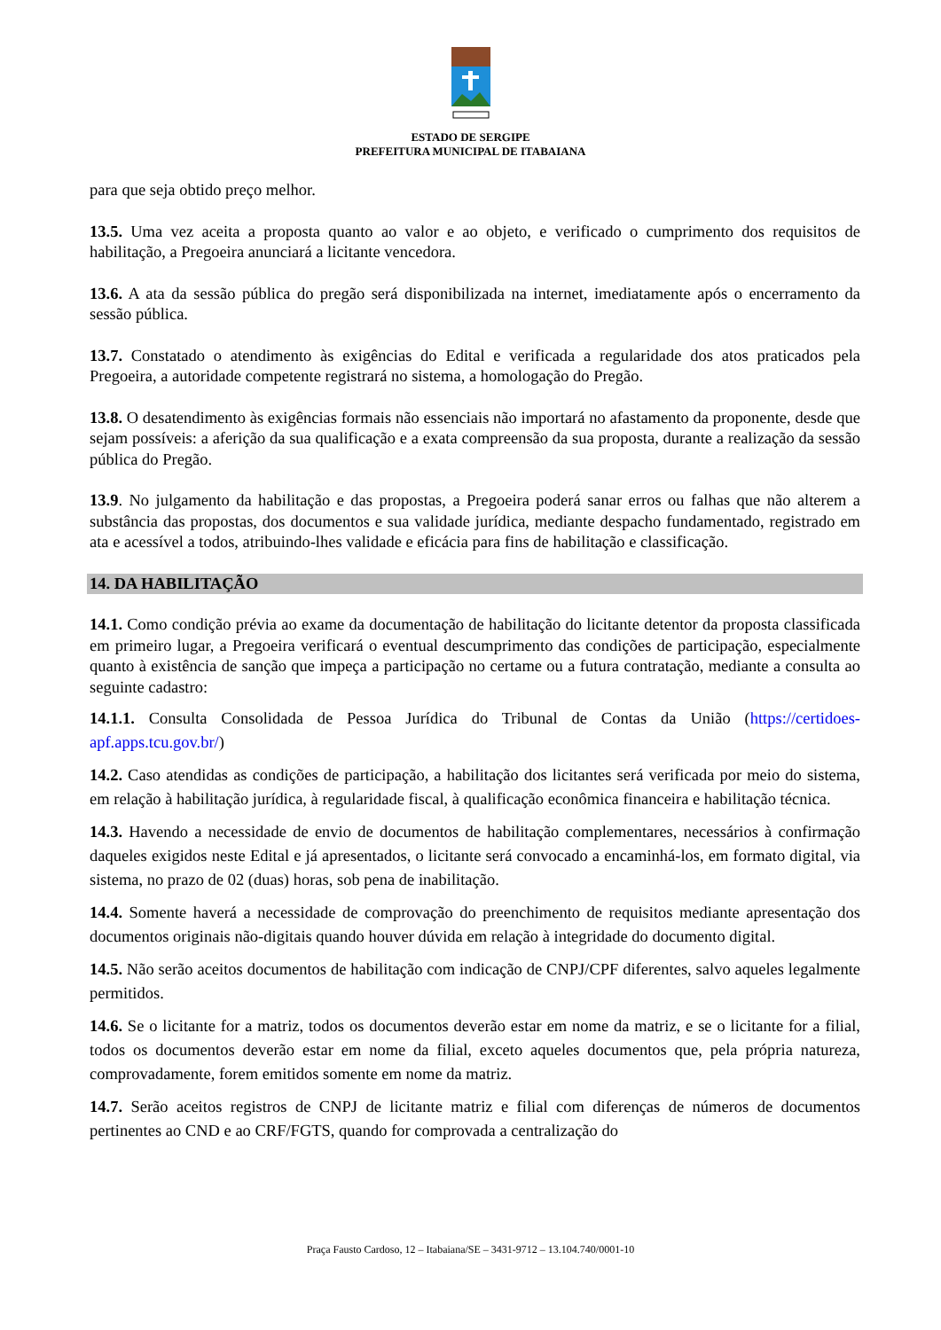ESTADO DE SERGIPE
PREFEITURA MUNICIPAL DE ITABAIANA
para que seja obtido preço melhor.
13.5. Uma vez aceita a proposta quanto ao valor e ao objeto, e verificado o cumprimento dos requisitos de habilitação, a Pregoeira anunciará a licitante vencedora.
13.6. A ata da sessão pública do pregão será disponibilizada na internet, imediatamente após o encerramento da sessão pública.
13.7. Constatado o atendimento às exigências do Edital e verificada a regularidade dos atos praticados pela Pregoeira, a autoridade competente registrará no sistema, a homologação do Pregão.
13.8. O desatendimento às exigências formais não essenciais não importará no afastamento da proponente, desde que sejam possíveis: a aferição da sua qualificação e a exata compreensão da sua proposta, durante a realização da sessão pública do Pregão.
13.9. No julgamento da habilitação e das propostas, a Pregoeira poderá sanar erros ou falhas que não alterem a substância das propostas, dos documentos e sua validade jurídica, mediante despacho fundamentado, registrado em ata e acessível a todos, atribuindo-lhes validade e eficácia para fins de habilitação e classificação.
14. DA HABILITAÇÃO
14.1. Como condição prévia ao exame da documentação de habilitação do licitante detentor da proposta classificada em primeiro lugar, a Pregoeira verificará o eventual descumprimento das condições de participação, especialmente quanto à existência de sanção que impeça a participação no certame ou a futura contratação, mediante a consulta ao seguinte cadastro:
14.1.1. Consulta Consolidada de Pessoa Jurídica do Tribunal de Contas da União (https://certidoes-apf.apps.tcu.gov.br/)
14.2. Caso atendidas as condições de participação, a habilitação dos licitantes será verificada por meio do sistema, em relação à habilitação jurídica, à regularidade fiscal, à qualificação econômica financeira e habilitação técnica.
14.3. Havendo a necessidade de envio de documentos de habilitação complementares, necessários à confirmação daqueles exigidos neste Edital e já apresentados, o licitante será convocado a encaminhá-los, em formato digital, via sistema, no prazo de 02 (duas) horas, sob pena de inabilitação.
14.4. Somente haverá a necessidade de comprovação do preenchimento de requisitos mediante apresentação dos documentos originais não-digitais quando houver dúvida em relação à integridade do documento digital.
14.5. Não serão aceitos documentos de habilitação com indicação de CNPJ/CPF diferentes, salvo aqueles legalmente permitidos.
14.6. Se o licitante for a matriz, todos os documentos deverão estar em nome da matriz, e se o licitante for a filial, todos os documentos deverão estar em nome da filial, exceto aqueles documentos que, pela própria natureza, comprovadamente, forem emitidos somente em nome da matriz.
14.7. Serão aceitos registros de CNPJ de licitante matriz e filial com diferenças de números de documentos pertinentes ao CND e ao CRF/FGTS, quando for comprovada a centralização do
Praça Fausto Cardoso, 12 – Itabaiana/SE – 3431-9712 – 13.104.740/0001-10